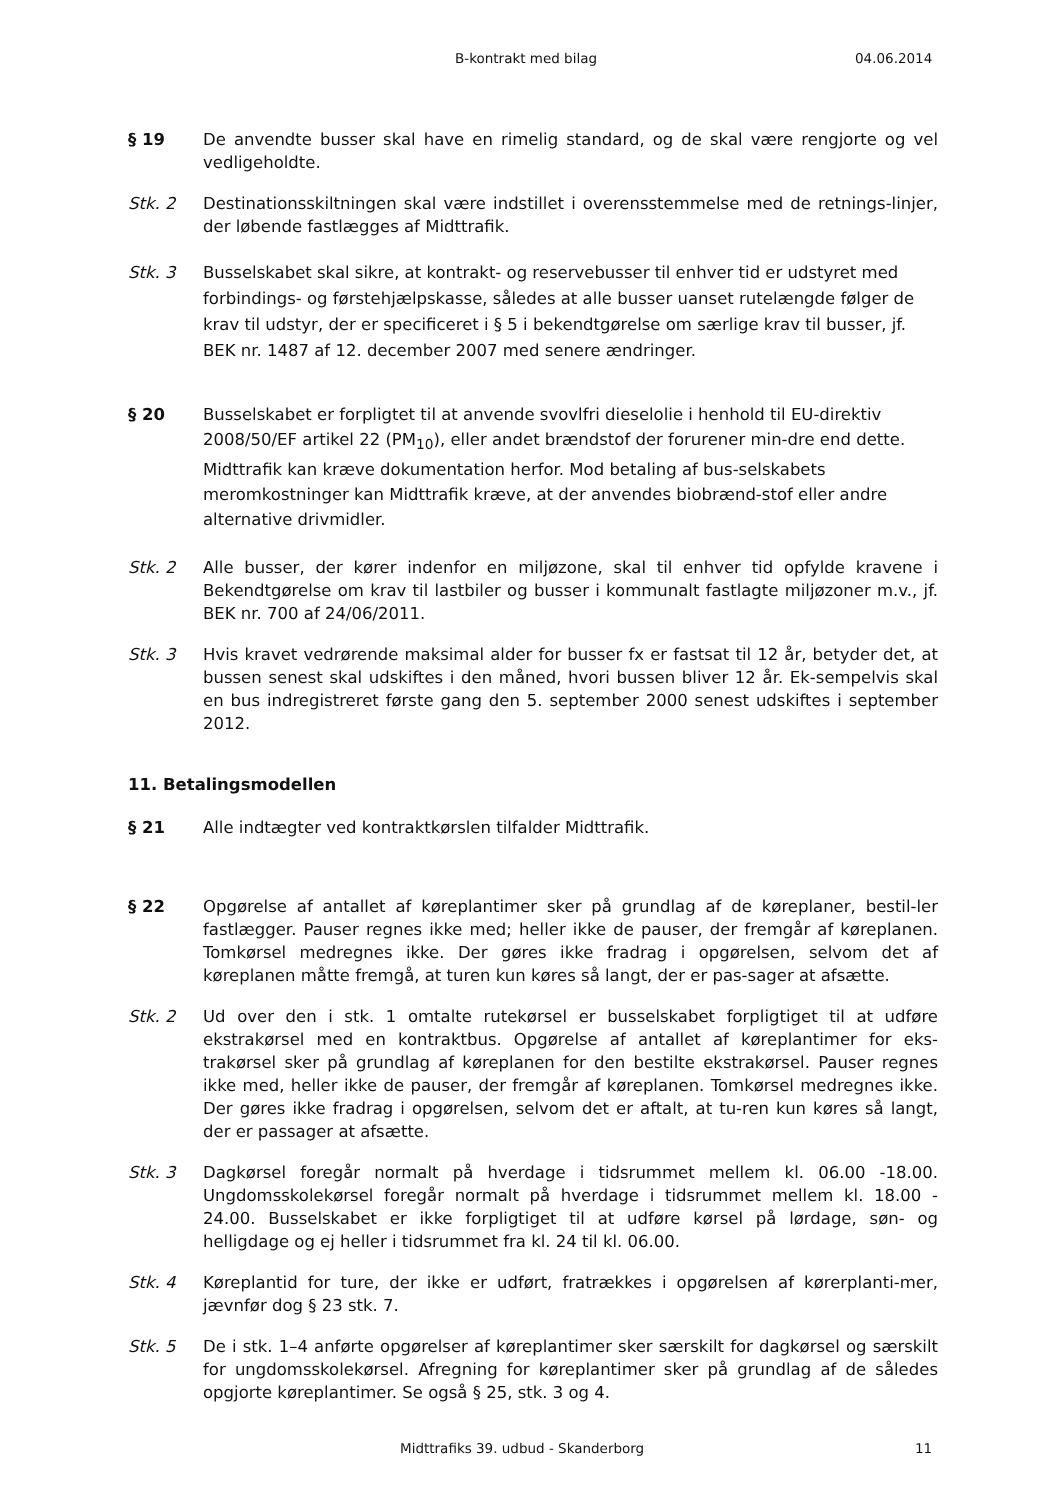B-kontrakt med bilag 04.06.2014
§ 19 De anvendte busser skal have en rimelig standard, og de skal være rengjorte og vel vedligeholdte.
Stk. 2 Destinationsskiltningen skal være indstillet i overensstemmelse med de retnings-linjer, der løbende fastlægges af Midttrafik.
Stk. 3 Busselskabet skal sikre, at kontrakt- og reservebusser til enhver tid er udstyret med forbindings- og førstehjælpskasse, således at alle busser uanset rutelængde følger de krav til udstyr, der er specificeret i § 5 i bekendtgørelse om særlige krav til busser, jf. BEK nr. 1487 af 12. december 2007 med senere ændringer.
§ 20 Busselskabet er forpligtet til at anvende svovlfri dieselolie i henhold til EU-direktiv 2008/50/EF artikel 22 (PM<sub>10</sub>), eller andet brændstof der forurener min-dre end dette. Midttrafik kan kræve dokumentation herfor. Mod betaling af bus-selskabets meromkostninger kan Midttrafik kræve, at der anvendes biobrænd-stof eller andre alternative drivmidler.
Stk. 2 Alle busser, der kører indenfor en miljøzone, skal til enhver tid opfylde kravene i Bekendtgørelse om krav til lastbiler og busser i kommunalt fastlagte miljøzoner m.v., jf. BEK nr. 700 af 24/06/2011.
Stk. 3 Hvis kravet vedrørende maksimal alder for busser fx er fastsat til 12 år, betyder det, at bussen senest skal udskiftes i den måned, hvori bussen bliver 12 år. Ek-sempelvis skal en bus indregistreret første gang den 5. september 2000 senest udskiftes i september 2012.
11. Betalingsmodellen
§ 21 Alle indtægter ved kontraktkørslen tilfalder Midttrafik.
§ 22 Opgørelse af antallet af køreplantimer sker på grundlag af de køreplaner, bestil-ler fastlægger. Pauser regnes ikke med; heller ikke de pauser, der fremgår af køreplanen. Tomkørsel medregnes ikke. Der gøres ikke fradrag i opgørelsen, selvom det af køreplanen måtte fremgå, at turen kun køres så langt, der er pas-sager at afsætte.
Stk. 2 Ud over den i stk. 1 omtalte rutekørsel er busselskabet forpligtiget til at udføre ekstrakørsel med en kontraktbus. Opgørelse af antallet af køreplantimer for eks-trakørsel sker på grundlag af køreplanen for den bestilte ekstrakørsel. Pauser regnes ikke med, heller ikke de pauser, der fremgår af køreplanen. Tomkørsel medregnes ikke. Der gøres ikke fradrag i opgørelsen, selvom det er aftalt, at tu-ren kun køres så langt, der er passager at afsætte.
Stk. 3 Dagkørsel foregår normalt på hverdage i tidsrummet mellem kl. 06.00 -18.00. Ungdomsskolekørsel foregår normalt på hverdage i tidsrummet mellem kl. 18.00 - 24.00. Busselskabet er ikke forpligtiget til at udføre kørsel på lørdage, søn- og helligdage og ej heller i tidsrummet fra kl. 24 til kl. 06.00.
Stk. 4 Køreplantid for ture, der ikke er udført, fratrækkes i opgørelsen af kørerplanti-mer, jævnfør dog § 23 stk. 7.
Stk. 5 De i stk. 1–4 anførte opgørelser af køreplantimer sker særskilt for dagkørsel og særskilt for ungdomsskolekørsel. Afregning for køreplantimer sker på grundlag af de således opgjorte køreplantimer. Se også § 25, stk. 3 og 4.
Midttrafiks 39. udbud - Skanderborg 11